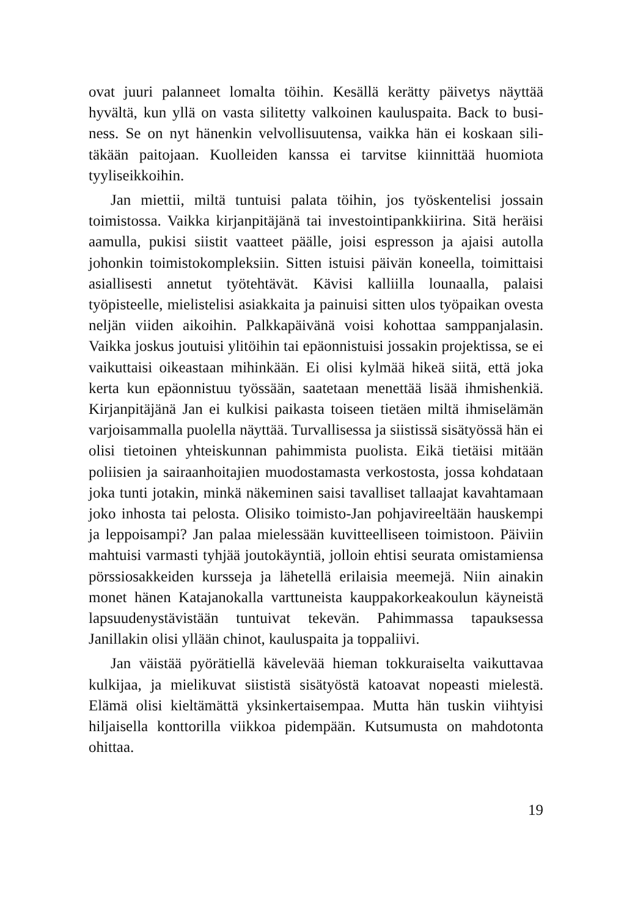ovat juuri palanneet lomalta töihin. Kesällä kerätty päivetys näyttää hyvältä, kun yllä on vasta silitetty valkoinen kauluspaita. Back to busi­ness. Se on nyt hänenkin velvollisuutensa, vaikka hän ei koskaan sili­täkään paitojaan. Kuolleiden kanssa ei tarvitse kiinnittää huomiota tyyliseikkoihin.
Jan miettii, miltä tuntuisi palata töihin, jos työskentelisi jossain toimistossa. Vaikka kirjanpitäjänä tai investointipankkiirina. Sitä heräisi aamulla, pukisi siistit vaatteet päälle, joisi espresson ja ajaisi autolla johonkin toimistokompleksiin. Sitten istuisi päivän koneella, toimittaisi asiallisesti annetut työtehtävät. Kävisi kalliilla lounaalla, palaisi työpisteelle, mielistelisi asiakkaita ja painuisi sitten ulos työ­paikan ovesta neljän viiden aikoihin. Palkkapäivänä voisi kohottaa samppanjalasin. Vaikka joskus joutuisi ylitöihin tai epäonnistuisi jos­sakin projektissa, se ei vaikuttaisi oikeastaan mihinkään. Ei olisi kylmää hikeä siitä, että joka kerta kun epäonnistuu työssään, saatetaan menet­tää lisää ihmishenkiä. Kirjanpitäjänä Jan ei kulkisi paikasta toiseen tie­täen miltä ihmiselämän varjoisammalla puolella näyttää. Turvallisessa ja siistissä sisätyössä hän ei olisi tietoinen yhteiskunnan pahimmista puolista. Eikä tietäisi mitään poliisien ja sairaanhoitajien muodosta­masta verkostosta, jossa kohdataan joka tunti jotakin, minkä näke­minen saisi tavalliset tallaajat kavahtamaan joko inhosta tai pelosta. Olisiko toimisto-Jan pohjavireeltään hauskempi ja leppoisampi? Jan palaa mielessään kuvitteelliseen toimistoon. Päiviin mahtuisi varmasti tyhjää joutokäyntiä, jolloin ehtisi seurata omistamiensa pörssiosakkei­den kursseja ja lähetellä erilaisia meemejä. Niin ainakin monet hänen Katajanokalla varttuneista kauppakorkeakoulun käyneistä lapsuuden­ystävistään tuntuivat tekevän. Pahimmassa tapauksessa Janillakin olisi yllään chinot, kauluspaita ja toppaliivi.
Jan väistää pyörätiellä kävelevää hieman tokkuraiselta vaikuttavaa kulkijaa, ja mielikuvat siististä sisätyöstä katoavat nopeasti mielestä. Elämä olisi kieltämättä yksinkertaisempaa. Mutta hän tuskin viih­tyisi hiljaisella konttorilla viikkoa pidempään. Kutsumusta on mah­dotonta ohittaa.
19